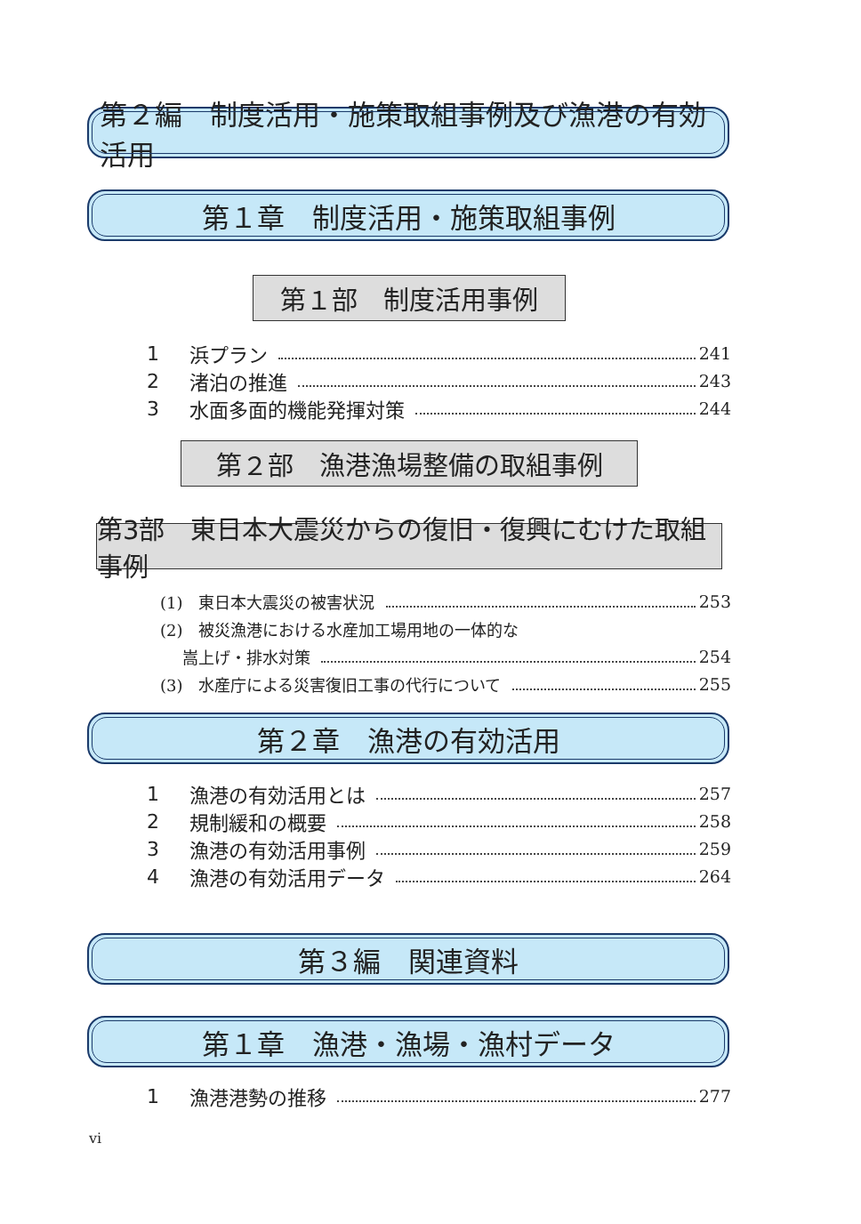第２編　制度活用・施策取組事例及び漁港の有効活用
第１章　制度活用・施策取組事例
第１部　制度活用事例
1 浜プラン 241
2 渚泊の推進 243
3 水面多面的機能発揮対策 244
第２部　漁港漁場整備の取組事例
第3部　東日本大震災からの復旧・復興にむけた取組事例
(1)　東日本大震災の被害状況 253
(2)　被災漁港における水産加工場用地の一体的な
嵩上げ・排水対策 254
(3)　水産庁による災害復旧工事の代行について 255
第２章　漁港の有効活用
1 漁港の有効活用とは 257
2 規制緩和の概要 258
3 漁港の有効活用事例 259
4 漁港の有効活用データ 264
第３編　関連資料
第１章　漁港・漁場・漁村データ
1 漁港港勢の推移 277
vi